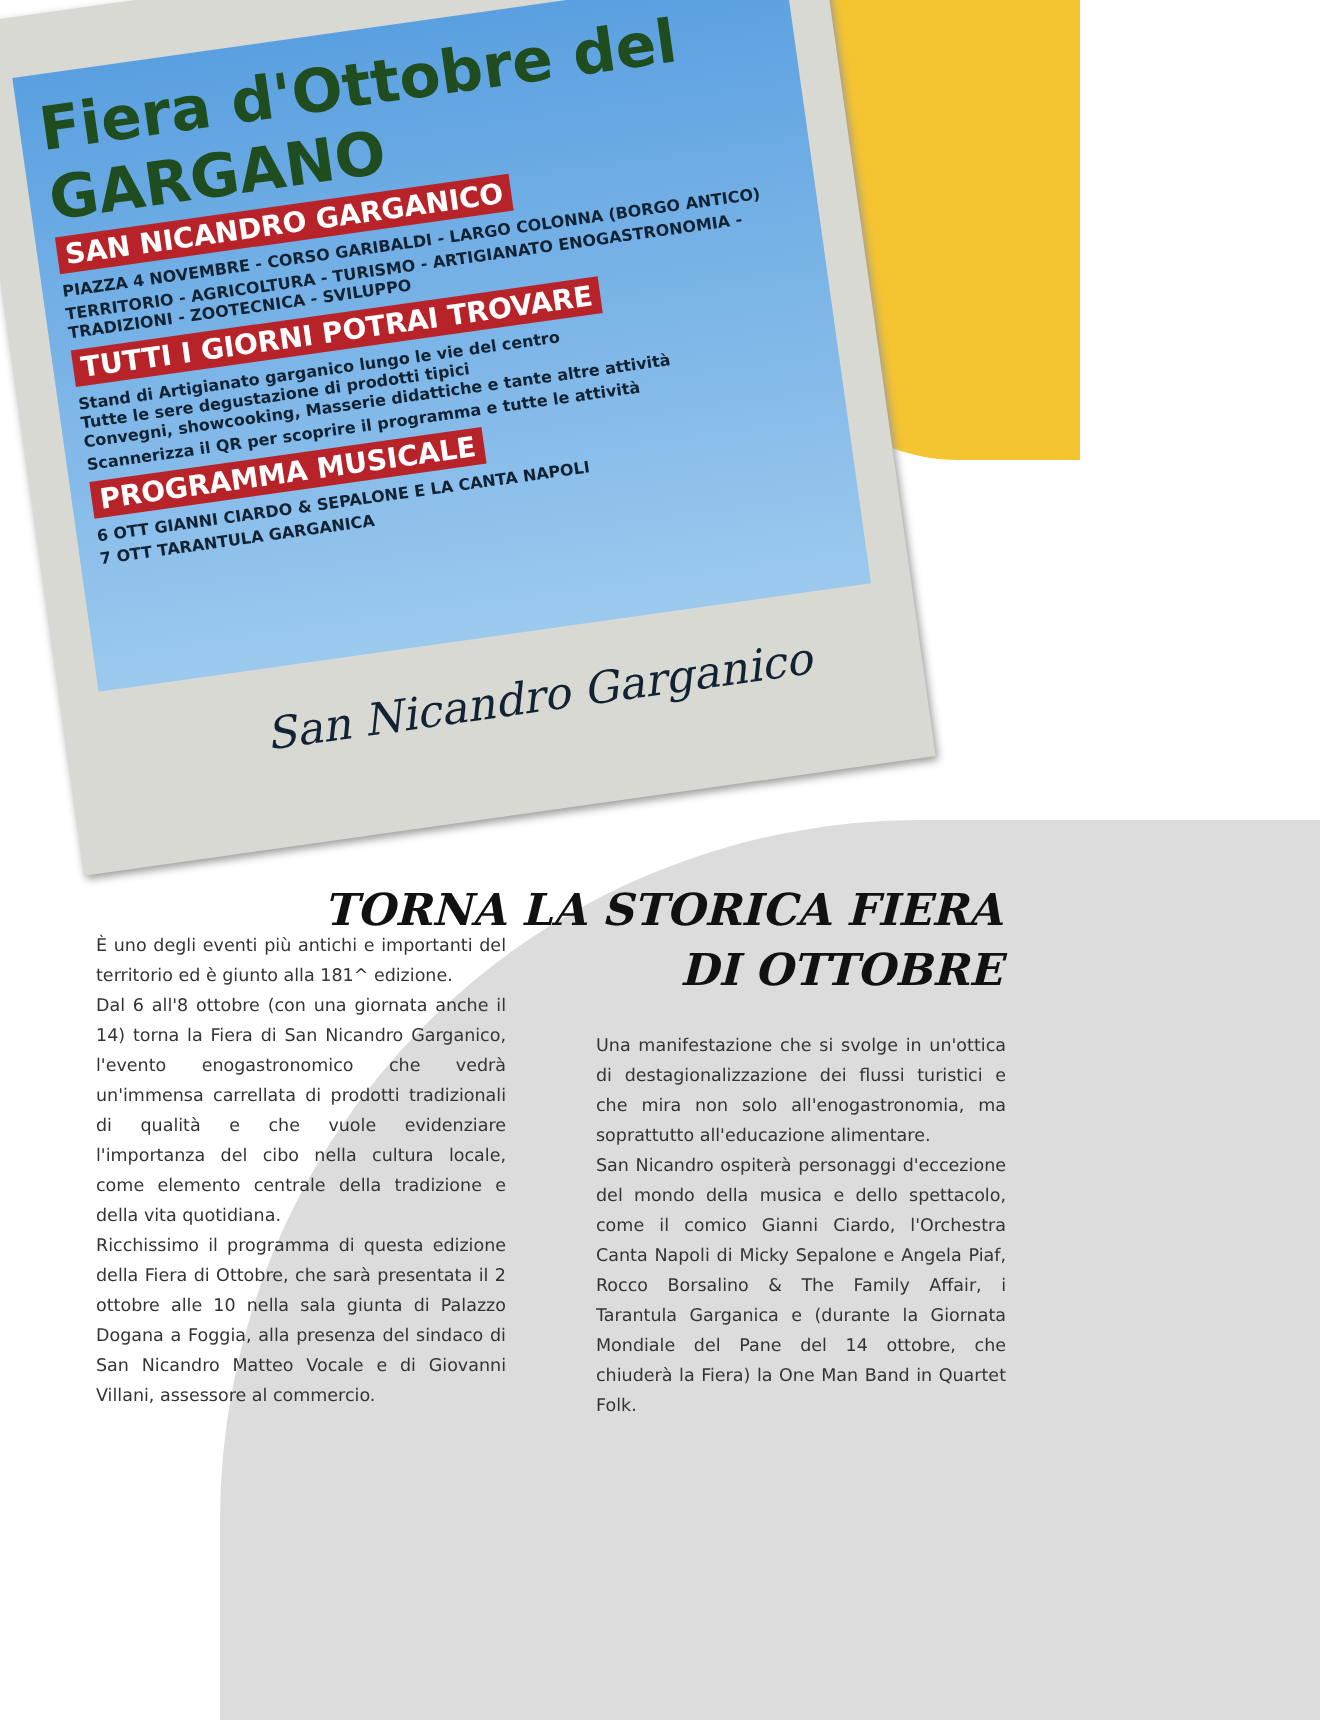Fiera d'Ottobre del GARGANO
SAN NICANDRO GARGANICO
PIAZZA 4 NOVEMBRE - CORSO GARIBALDI - LARGO COLONNA (BORGO ANTICO)
TERRITORIO - AGRICOLTURA - TURISMO - ARTIGIANATO ENOGASTRONOMIA - TRADIZIONI - ZOOTECNICA - SVILUPPO
TUTTI I GIORNI POTRAI TROVARE
Stand di Artigianato garganico lungo le vie del centro
Tutte le sere degustazione di prodotti tipici
Convegni, showcooking, Masserie didattiche e tante altre attività
Scannerizza il QR per scoprire il programma e tutte le attività
PROGRAMMA MUSICALE
6 OTT GIANNI CIARDO & SEPALONE E LA CANTA NAPOLI
7 OTT TARANTULA GARGANICA
San Nicandro Garganico
TORNA LA STORICA FIERA
DI OTTOBRE
È uno degli eventi più antichi e importanti del territorio ed è giunto alla 181^ edizione.
Dal 6 all'8 ottobre (con una giornata anche il 14) torna la Fiera di San Nicandro Garganico, l'evento enogastronomico che vedrà un'immensa carrellata di prodotti tradizionali di qualità e che vuole evidenziare l'importanza del cibo nella cultura locale, come elemento centrale della tradizione e della vita quotidiana.
Ricchissimo il programma di questa edizione della Fiera di Ottobre, che sarà presentata il 2 ottobre alle 10 nella sala giunta di Palazzo Dogana a Foggia, alla presenza del sindaco di San Nicandro Matteo Vocale e di Giovanni Villani, assessore al commercio.
Una manifestazione che si svolge in un'ottica di destagionalizzazione dei flussi turistici e che mira non solo all'enogastronomia, ma soprattutto all'educazione alimentare.
San Nicandro ospiterà personaggi d'eccezione del mondo della musica e dello spettacolo, come il comico Gianni Ciardo, l'Orchestra Canta Napoli di Micky Sepalone e Angela Piaf, Rocco Borsalino & The Family Affair, i Tarantula Garganica e (durante la Giornata Mondiale del Pane del 14 ottobre, che chiuderà la Fiera) la One Man Band in Quartet Folk.